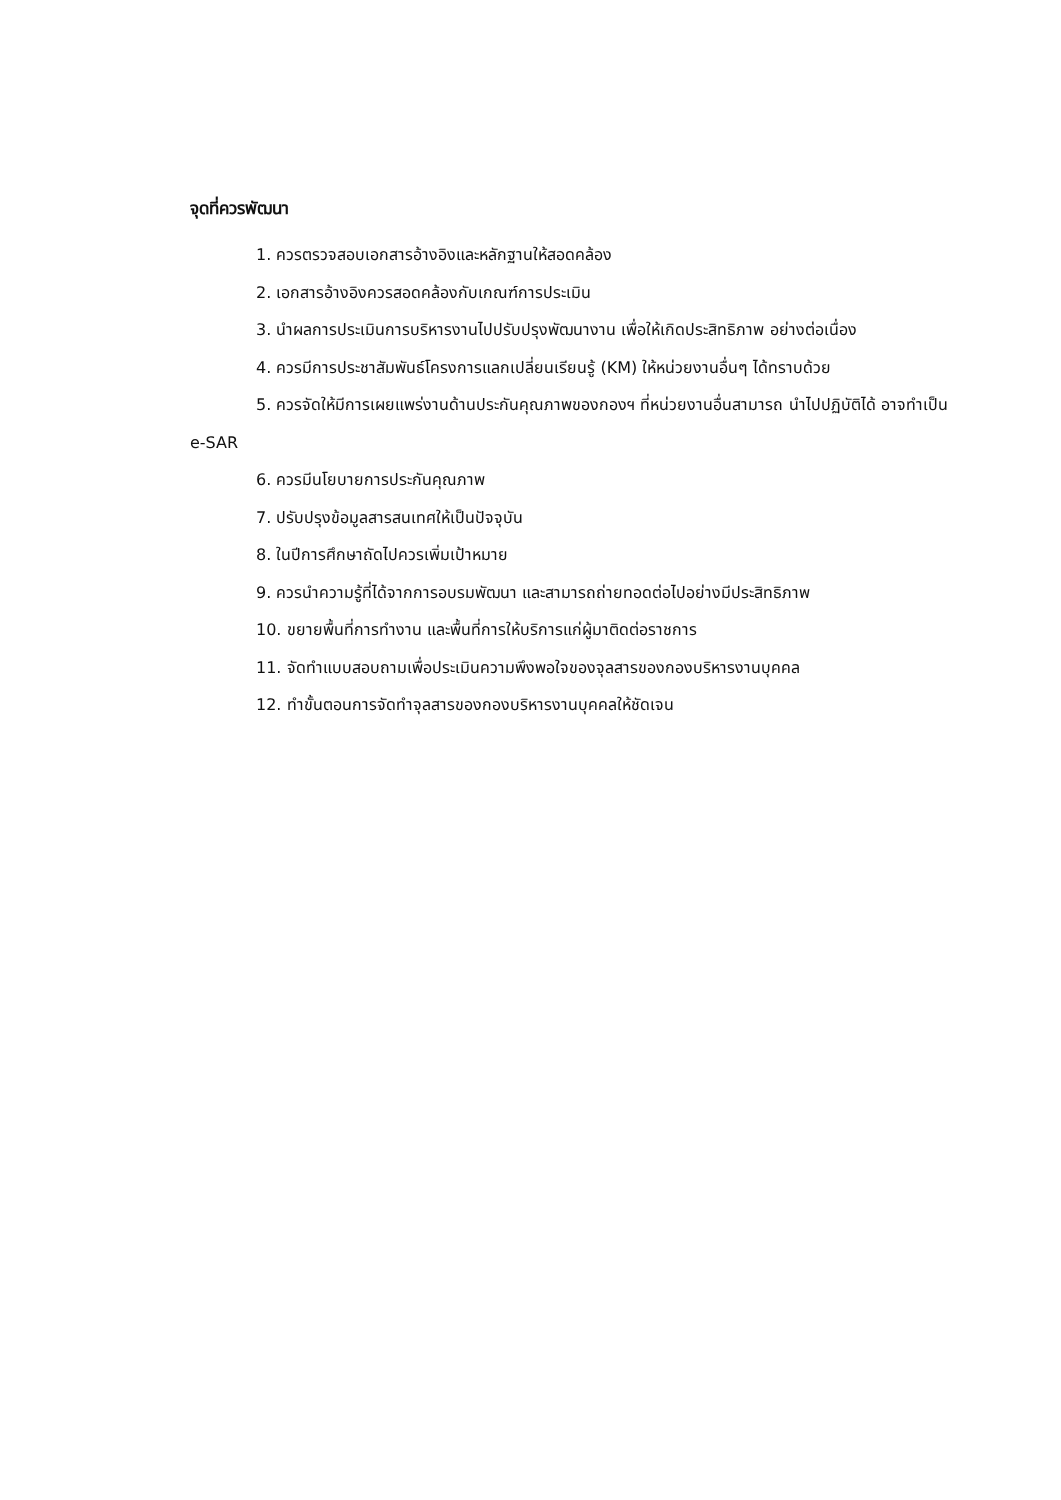จุดที่ควรพัฒนา
1. ควรตรวจสอบเอกสารอ้างอิงและหลักฐานให้สอดคล้อง
2. เอกสารอ้างอิงควรสอดคล้องกับเกณฑ์การประเมิน
3. นำผลการประเมินการบริหารงานไปปรับปรุงพัฒนางาน เพื่อให้เกิดประสิทธิภาพ อย่างต่อเนื่อง
4. ควรมีการประชาสัมพันธ์โครงการแลกเปลี่ยนเรียนรู้ (KM) ให้หน่วยงานอื่นๆ ได้ทราบด้วย
5. ควรจัดให้มีการเผยแพร่งานด้านประกันคุณภาพของกองฯ ที่หน่วยงานอื่นสามารถ นำไปปฏิบัติได้ อาจทำเป็น e-SAR
6. ควรมีนโยบายการประกันคุณภาพ
7. ปรับปรุงข้อมูลสารสนเทศให้เป็นปัจจุบัน
8. ในปีการศึกษาถัดไปควรเพิ่มเป้าหมาย
9. ควรนำความรู้ที่ได้จากการอบรมพัฒนา และสามารถถ่ายทอดต่อไปอย่างมีประสิทธิภาพ
10. ขยายพื้นที่การทำงาน และพื้นที่การให้บริการแก่ผู้มาติดต่อราชการ
11. จัดทำแบบสอบถามเพื่อประเมินความพึงพอใจของจุลสารของกองบริหารงานบุคคล
12. ทำขั้นตอนการจัดทำจุลสารของกองบริหารงานบุคคลให้ชัดเจน